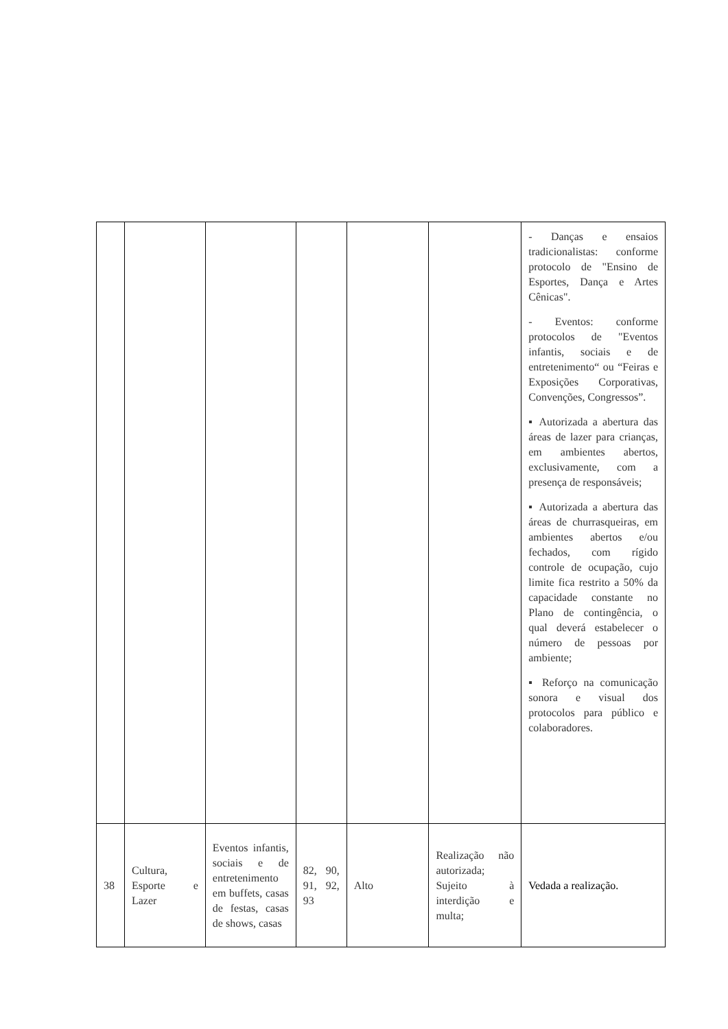| | | | | | | - Danças e ensaios tradicionalistas: conforme protocolo de "Ensino de Esportes, Dança e Artes Cênicas". - Eventos: conforme protocolos de "Eventos infantis, sociais e de entretenimento“ ou “Feiras e Exposições Corporativas, Convenções, Congressos”. ▪ Autorizada a abertura das áreas de lazer para crianças, em ambientes abertos, exclusivamente, com a presença de responsáveis; ▪ Autorizada a abertura das áreas de churrasqueiras, em ambientes abertos e/ou fechados, com rígido controle de ocupação, cujo limite fica restrito a 50% da capacidade constante no Plano de contingência, o qual deverá estabelecer o número de pessoas por ambiente; ▪ Reforço na comunicação sonora e visual dos protocolos para público e colaboradores. |
| 38 | Cultura, Esporte e Lazer | Eventos infantis, sociais e de entretenimento em buffets, casas de festas, casas de shows, casas | 82, 90, 91, 92, 93 | Alto | Realização não autorizada; Sujeito à interdição e multa; | Vedada a realização. |